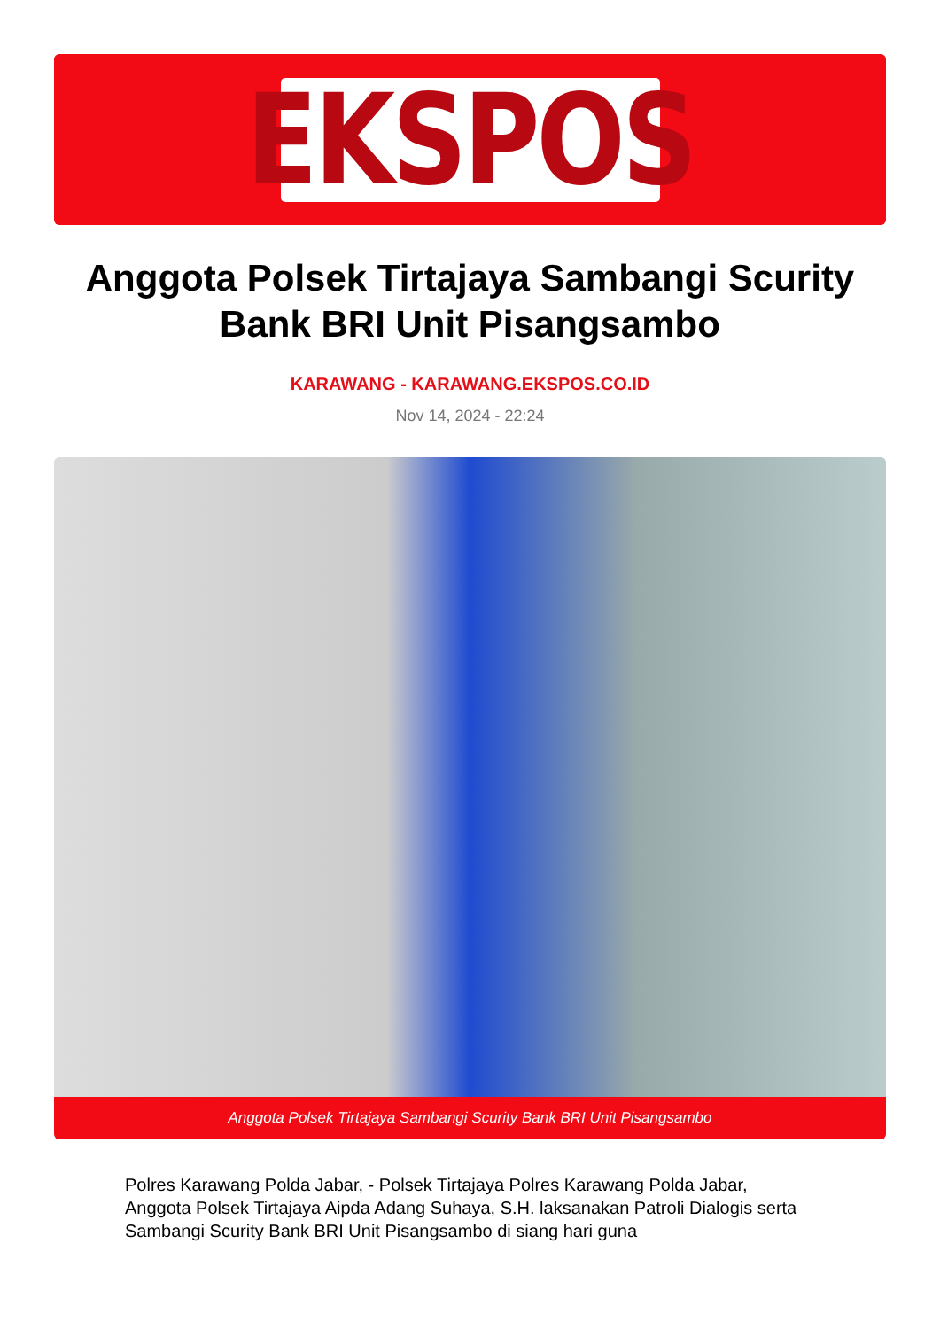EKSPOS
Anggota Polsek Tirtajaya Sambangi Scurity Bank BRI Unit Pisangsambo
KARAWANG - KARAWANG.EKSPOS.CO.ID
Nov 14, 2024 - 22:24
Anggota Polsek Tirtajaya Sambangi Scurity Bank BRI Unit Pisangsambo
Polres Karawang Polda Jabar, - Polsek Tirtajaya Polres Karawang Polda Jabar, Anggota Polsek Tirtajaya Aipda Adang Suhaya, S.H. laksanakan Patroli Dialogis serta Sambangi Scurity Bank BRI Unit Pisangsambo di siang hari guna